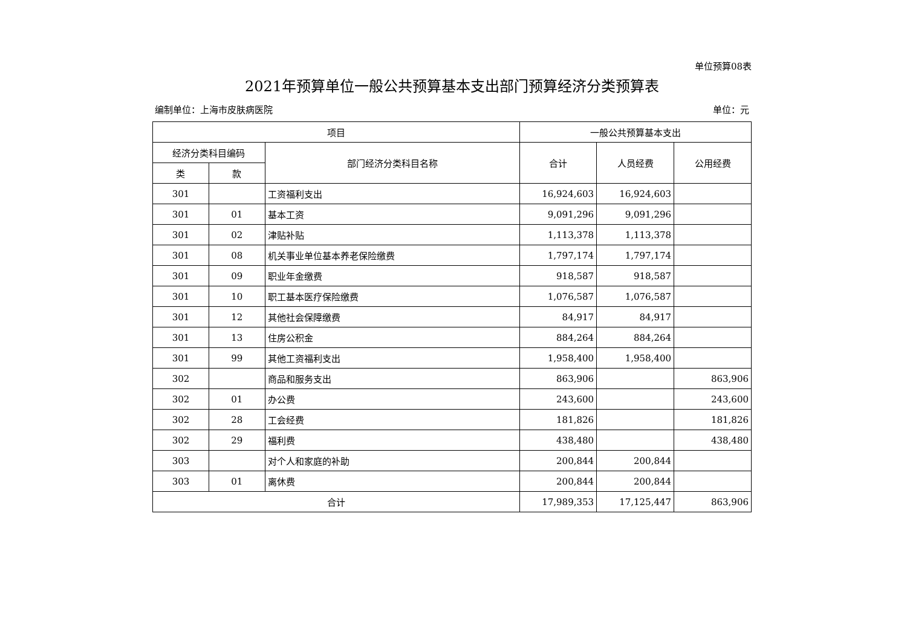单位预算08表
2021年预算单位一般公共预算基本支出部门预算经济分类预算表
编制单位：上海市皮肤病医院 单位：元
| 项目 | | | 一般公共预算基本支出 | | |
| --- | --- | --- | --- | --- | --- |
| 经济分类科目编码 | | 部门经济分类科目名称 | 合计 | 人员经费 | 公用经费 |
| 类 | 款 | | | | |
| 301 | | 工资福利支出 | 16,924,603 | 16,924,603 | |
| 301 | 01 | 基本工资 | 9,091,296 | 9,091,296 | |
| 301 | 02 | 津贴补贴 | 1,113,378 | 1,113,378 | |
| 301 | 08 | 机关事业单位基本养老保险缴费 | 1,797,174 | 1,797,174 | |
| 301 | 09 | 职业年金缴费 | 918,587 | 918,587 | |
| 301 | 10 | 职工基本医疗保险缴费 | 1,076,587 | 1,076,587 | |
| 301 | 12 | 其他社会保障缴费 | 84,917 | 84,917 | |
| 301 | 13 | 住房公积金 | 884,264 | 884,264 | |
| 301 | 99 | 其他工资福利支出 | 1,958,400 | 1,958,400 | |
| 302 | | 商品和服务支出 | 863,906 | | 863,906 |
| 302 | 01 | 办公费 | 243,600 | | 243,600 |
| 302 | 28 | 工会经费 | 181,826 | | 181,826 |
| 302 | 29 | 福利费 | 438,480 | | 438,480 |
| 303 | | 对个人和家庭的补助 | 200,844 | 200,844 | |
| 303 | 01 | 离休费 | 200,844 | 200,844 | |
| 合计 | | | 17,989,353 | 17,125,447 | 863,906 |